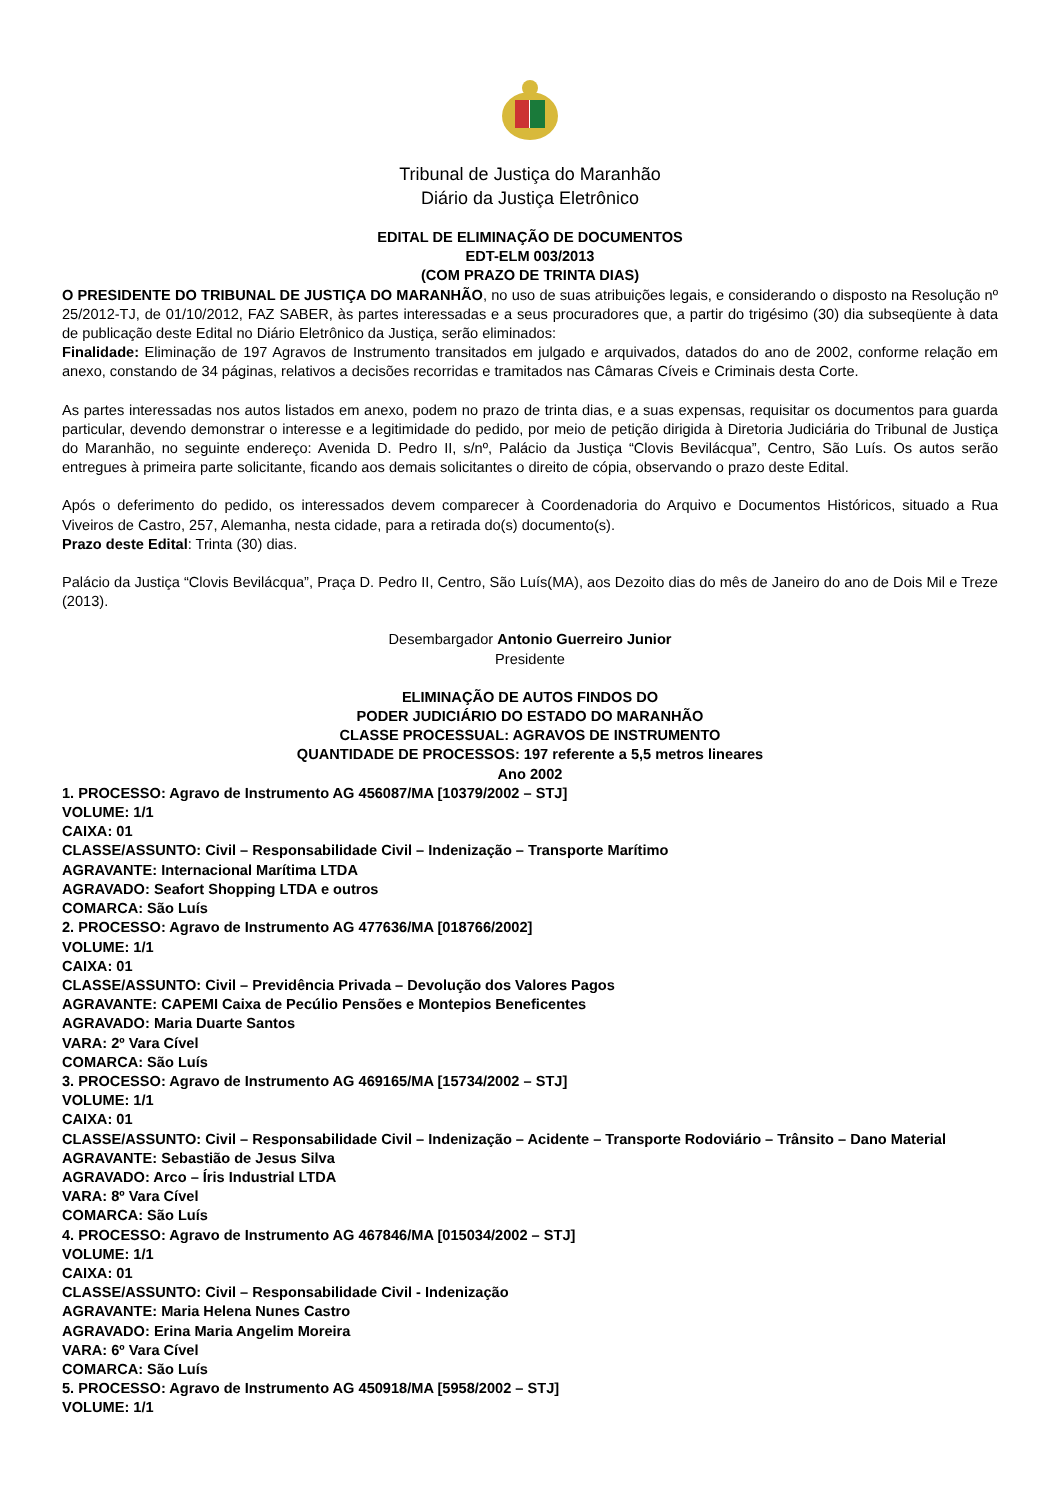Tribunal de Justiça do Maranhão
Diário da Justiça Eletrônico
EDITAL DE ELIMINAÇÃO DE DOCUMENTOS
EDT-ELM 003/2013
(COM PRAZO DE TRINTA DIAS)
O PRESIDENTE DO TRIBUNAL DE JUSTIÇA DO MARANHÃO, no uso de suas atribuições legais, e considerando o disposto na Resolução nº 25/2012-TJ, de 01/10/2012, FAZ SABER, às partes interessadas e a seus procuradores que, a partir do trigésimo (30) dia subseqüente à data de publicação deste Edital no Diário Eletrônico da Justiça, serão eliminados:
Finalidade: Eliminação de 197 Agravos de Instrumento transitados em julgado e arquivados, datados do ano de 2002, conforme relação em anexo, constando de 34 páginas, relativos a decisões recorridas e tramitados nas Câmaras Cíveis e Criminais desta Corte.
As partes interessadas nos autos listados em anexo, podem no prazo de trinta dias, e a suas expensas, requisitar os documentos para guarda particular, devendo demonstrar o interesse e a legitimidade do pedido, por meio de petição dirigida à Diretoria Judiciária do Tribunal de Justiça do Maranhão, no seguinte endereço: Avenida D. Pedro II, s/nº, Palácio da Justiça “Clovis Bevilácqua”, Centro, São Luís. Os autos serão entregues à primeira parte solicitante, ficando aos demais solicitantes o direito de cópia, observando o prazo deste Edital.
Após o deferimento do pedido, os interessados devem comparecer à Coordenadoria do Arquivo e Documentos Históricos, situado a Rua Viveiros de Castro, 257, Alemanha, nesta cidade, para a retirada do(s) documento(s).
Prazo deste Edital: Trinta (30) dias.
Palácio da Justiça “Clovis Bevilácqua”, Praça D. Pedro II, Centro, São Luís(MA), aos Dezoito dias do mês de Janeiro do ano de Dois Mil e Treze (2013).
Desembargador Antonio Guerreiro Junior
Presidente
ELIMINAÇÃO DE AUTOS FINDOS DO
PODER JUDICIÁRIO DO ESTADO DO MARANHÃO
CLASSE PROCESSUAL: AGRAVOS DE INSTRUMENTO
QUANTIDADE DE PROCESSOS: 197 referente a 5,5 metros lineares
Ano 2002
1. PROCESSO: Agravo de Instrumento AG 456087/MA [10379/2002 – STJ]
VOLUME: 1/1
CAIXA: 01
CLASSE/ASSUNTO: Civil – Responsabilidade Civil – Indenização – Transporte Marítimo
AGRAVANTE: Internacional Marítima LTDA
AGRAVADO: Seafort Shopping LTDA e outros
COMARCA: São Luís
2. PROCESSO: Agravo de Instrumento AG 477636/MA [018766/2002]
VOLUME: 1/1
CAIXA: 01
CLASSE/ASSUNTO: Civil – Previdência Privada – Devolução dos Valores Pagos
AGRAVANTE: CAPEMI Caixa de Pecúlio Pensões e Montepios Beneficentes
AGRAVADO: Maria Duarte Santos
VARA: 2º Vara Cível
COMARCA: São Luís
3. PROCESSO: Agravo de Instrumento AG 469165/MA [15734/2002 – STJ]
VOLUME: 1/1
CAIXA: 01
CLASSE/ASSUNTO: Civil – Responsabilidade Civil – Indenização – Acidente – Transporte Rodoviário – Trânsito – Dano Material
AGRAVANTE: Sebastião de Jesus Silva
AGRAVADO: Arco – Íris Industrial LTDA
VARA: 8º Vara Cível
COMARCA: São Luís
4. PROCESSO: Agravo de Instrumento AG 467846/MA [015034/2002 – STJ]
VOLUME: 1/1
CAIXA: 01
CLASSE/ASSUNTO: Civil – Responsabilidade Civil - Indenização
AGRAVANTE: Maria Helena Nunes Castro
AGRAVADO: Erina Maria Angelim Moreira
VARA: 6º Vara Cível
COMARCA: São Luís
5. PROCESSO: Agravo de Instrumento AG 450918/MA [5958/2002 – STJ]
VOLUME: 1/1